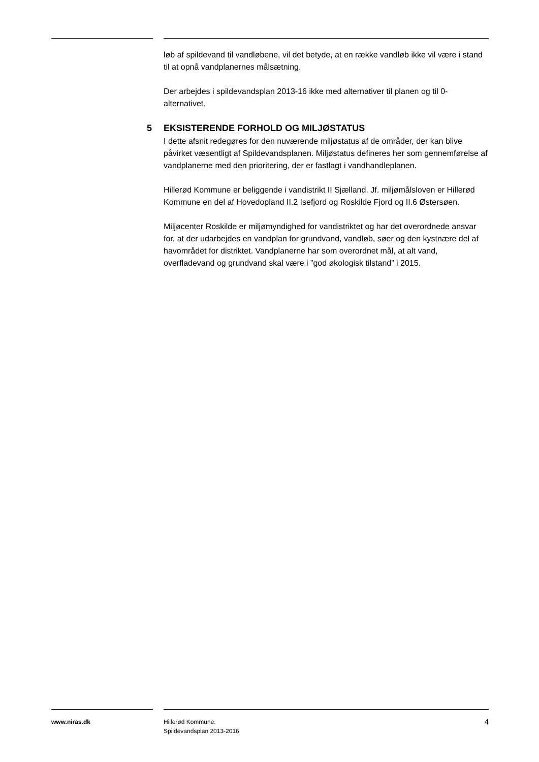løb af spildevand til vandløbene, vil det betyde, at en række vandløb ikke vil være i stand til at opnå vandplanernes målsætning.
Der arbejdes i spildevandsplan 2013-16 ikke med alternativer til planen og til 0-alternativet.
5 EKSISTERENDE FORHOLD OG MILJØSTATUS
I dette afsnit redegøres for den nuværende miljøstatus af de områder, der kan blive påvirket væsentligt af Spildevandsplanen. Miljøstatus defineres her som gennemførelse af vandplanerne med den prioritering, der er fastlagt i vandhandleplanen.
Hillerød Kommune er beliggende i vandistrikt II Sjælland. Jf. miljømålsloven er Hillerød Kommune en del af Hovedopland II.2 Isefjord og Roskilde Fjord og II.6 Østersøen.
Miljøcenter Roskilde er miljømyndighed for vandistriktet og har det overordnede ansvar for, at der udarbejdes en vandplan for grundvand, vandløb, søer og den kystnære del af havområdet for distriktet. Vandplanerne har som overordnet mål, at alt vand, overfladevand og grundvand skal være i ”god økologisk tilstand” i 2015.
www.niras.dk
Hillerød Kommune:
Spildevandsplan 2013-2016
4